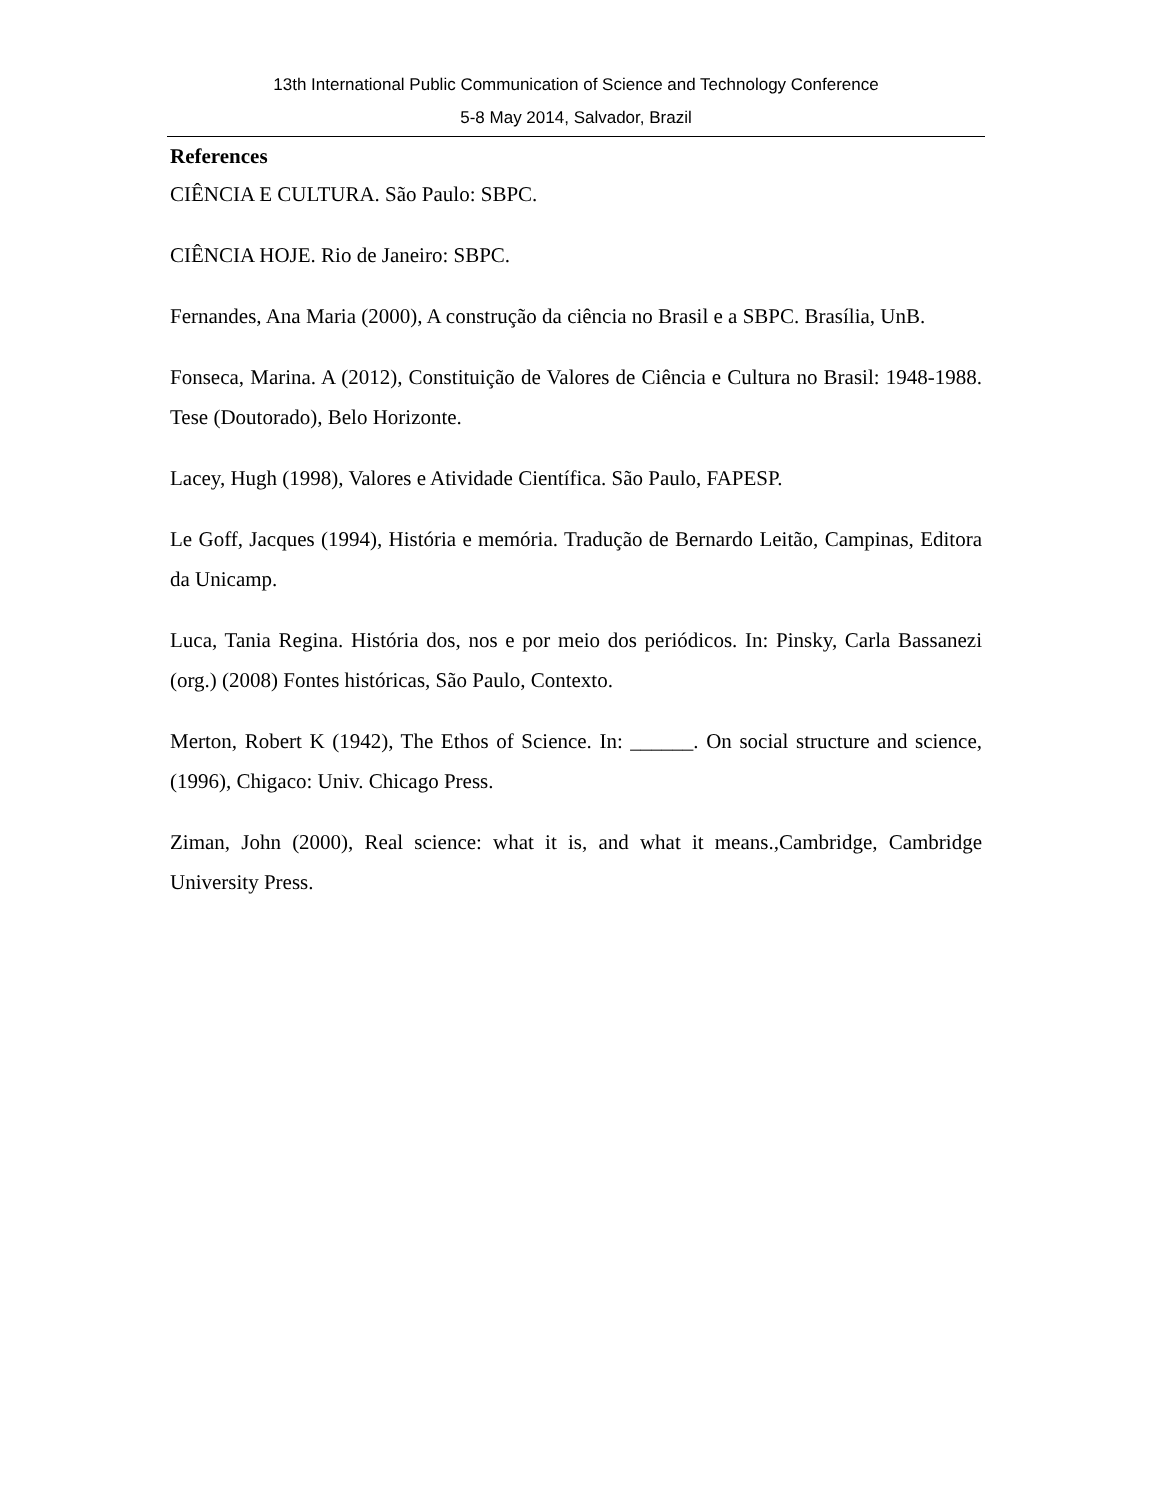13th International Public Communication of Science and Technology Conference
5-8 May 2014, Salvador, Brazil
References
CIÊNCIA E CULTURA. São Paulo: SBPC.
CIÊNCIA HOJE. Rio de Janeiro: SBPC.
Fernandes, Ana Maria (2000), A construção da ciência no Brasil e a SBPC. Brasília, UnB.
Fonseca, Marina. A (2012), Constituição de Valores de Ciência e Cultura no Brasil: 1948-1988. Tese (Doutorado), Belo Horizonte.
Lacey, Hugh (1998), Valores e Atividade Científica. São Paulo, FAPESP.
Le Goff, Jacques (1994), História e memória. Tradução de Bernardo Leitão, Campinas, Editora da Unicamp.
Luca, Tania Regina. História dos, nos e por meio dos periódicos. In: Pinsky, Carla Bassanezi (org.) (2008) Fontes históricas, São Paulo, Contexto.
Merton, Robert K (1942), The Ethos of Science. In: ______. On social structure and science, (1996), Chigaco: Univ. Chicago Press.
Ziman, John (2000), Real science: what it is, and what it means.,Cambridge, Cambridge University Press.